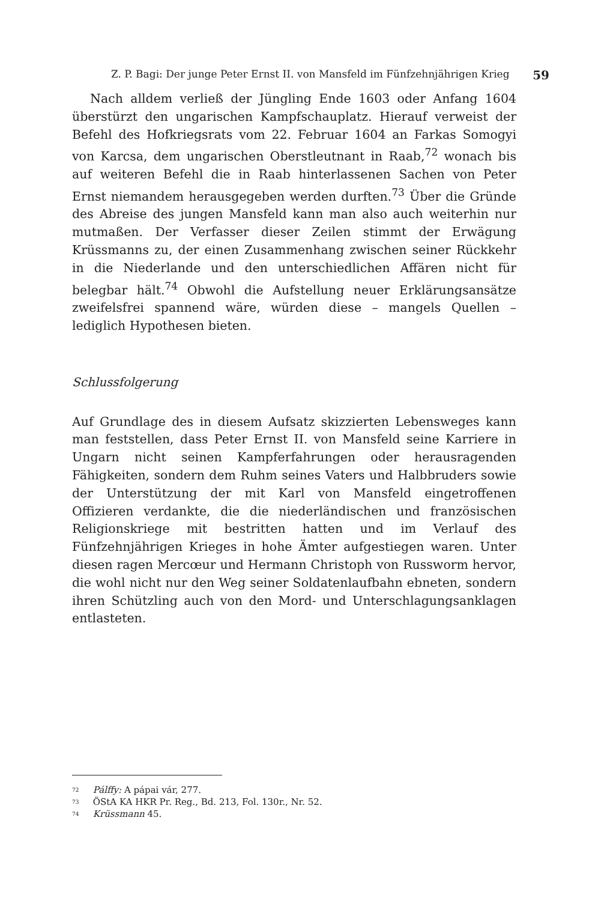Z. P. Bagi: Der junge Peter Ernst II. von Mansfeld im Fünfzehnjährigen Krieg 59
Nach alldem verließ der Jüngling Ende 1603 oder Anfang 1604 überstürzt den ungarischen Kampfschauplatz. Hierauf verweist der Befehl des Hofkriegsrats vom 22. Februar 1604 an Farkas Somogyi von Karcsa, dem ungarischen Oberstleutnant in Raab,<sup>72</sup> wonach bis auf weiteren Befehl die in Raab hinterlassenen Sachen von Peter Ernst niemandem herausgegeben werden durften.<sup>73</sup> Über die Gründe des Abreise des jungen Mansfeld kann man also auch weiterhin nur mutmaßen. Der Verfasser dieser Zeilen stimmt der Erwägung Krüssmanns zu, der einen Zusammenhang zwischen seiner Rückkehr in die Niederlande und den unterschiedlichen Affären nicht für belegbar hält.<sup>74</sup> Obwohl die Aufstellung neuer Erklärungsansätze zweifelsfrei spannend wäre, würden diese – mangels Quellen – lediglich Hypothesen bieten.
Schlussfolgerung
Auf Grundlage des in diesem Aufsatz skizzierten Lebensweges kann man feststellen, dass Peter Ernst II. von Mansfeld seine Karriere in Ungarn nicht seinen Kampferfahrungen oder herausragenden Fähigkeiten, sondern dem Ruhm seines Vaters und Halbbruders sowie der Unterstützung der mit Karl von Mansfeld eingetroffenen Offizieren verdankte, die die niederländischen und französischen Religionskriege mit bestritten hatten und im Verlauf des Fünfzehnjährigen Krieges in hohe Ämter aufgestiegen waren. Unter diesen ragen Mercœur und Hermann Christoph von Russworm hervor, die wohl nicht nur den Weg seiner Soldatenlaufbahn ebneten, sondern ihren Schützling auch von den Mord- und Unterschlagungsanklagen entlasteten.
<sup>72</sup> Pálffy: A pápai vár, 277.
<sup>73</sup> ÖStA KA HKR Pr. Reg., Bd. 213, Fol. 130r., Nr. 52.
<sup>74</sup> Krüssmann 45.